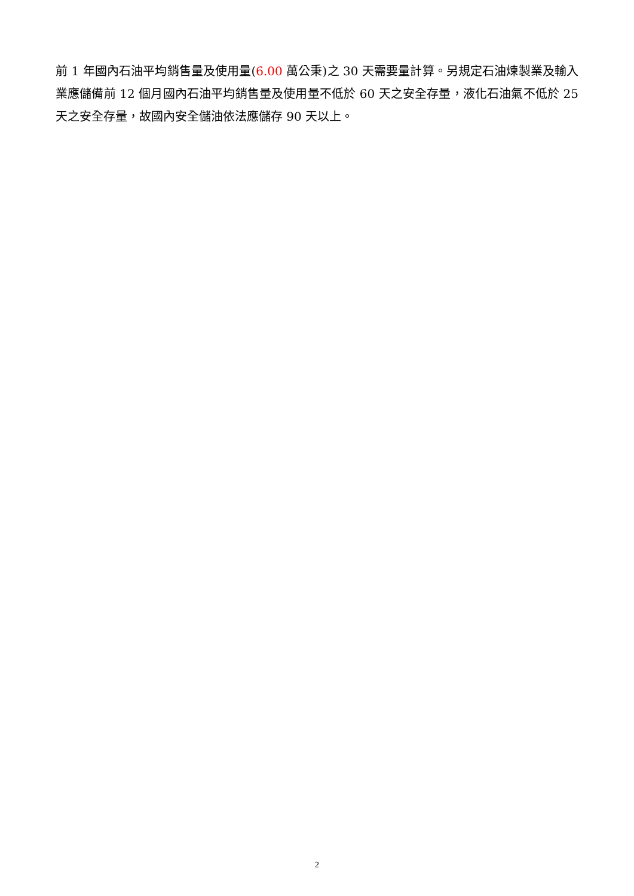前 1 年國內石油平均銷售量及使用量(6.00 萬公秉)之 30 天需要量計算。另規定石油煉製業及輸入業應儲備前 12 個月國內石油平均銷售量及使用量不低於 60 天之安全存量，液化石油氣不低於 25 天之安全存量，故國內安全儲油依法應儲存 90 天以上。
2